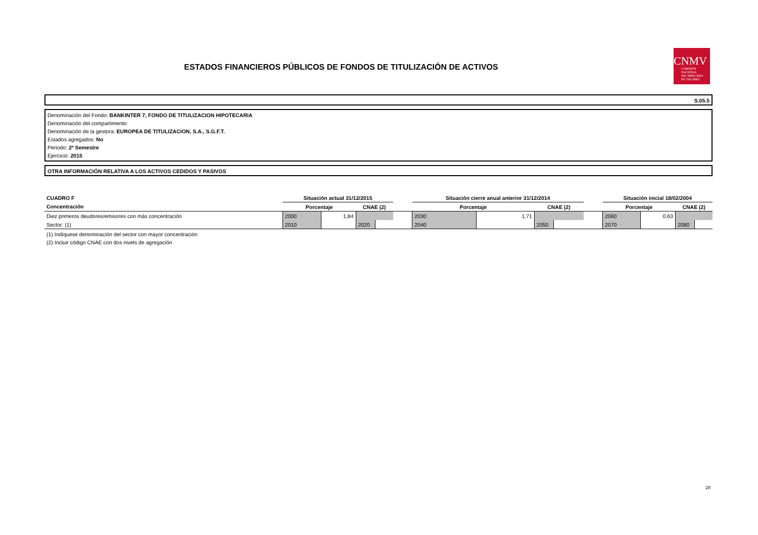ESTADOS FINANCIEROS PÚBLICOS DE FONDOS DE TITULIZACIÓN DE ACTIVOS
CNMV
COMISIÓN
NACIONAL
DEL MERCADO
DE VALORES
S.05.5
Denominación del Fondo: BANKINTER 7, FONDO DE TITULIZACION HIPOTECARIA
Denominación del compartimento:
Denominación de la gestora: EUROPEA DE TITULIZACION, S.A., S.G.F.T.
Estados agregados: No
Periodo: 2º Semestre
Ejercicio: 2015
OTRA INFORMACIÓN RELATIVA A LOS ACTIVOS CEDIDOS Y PASIVOS
| CUADRO F | Situación actual 31/12/2015 | | | | | Situación cierre anual anterior 31/12/2014 | | | | | Situación inicial 18/02/2004 | | | |
| Concentración | Porcentaje | | CNAE (2) | | | Porcentaje | | CNAE (2) | | | Porcentaje | | CNAE (2) | |
| Diez primeros deudores/emisores con más concentración | 2000 | 1,84 | | | | 2030 | 1,71 | | | | 2060 | 0,63 | | |
| Sector: (1) | 2010 | | 2020 | | | 2040 | | 2050 | | | 2070 | | 2080 | |
(1) Indíquese denominación del sector con mayor concentración
(2) Incluir código CNAE con dos nivels de agregación
28